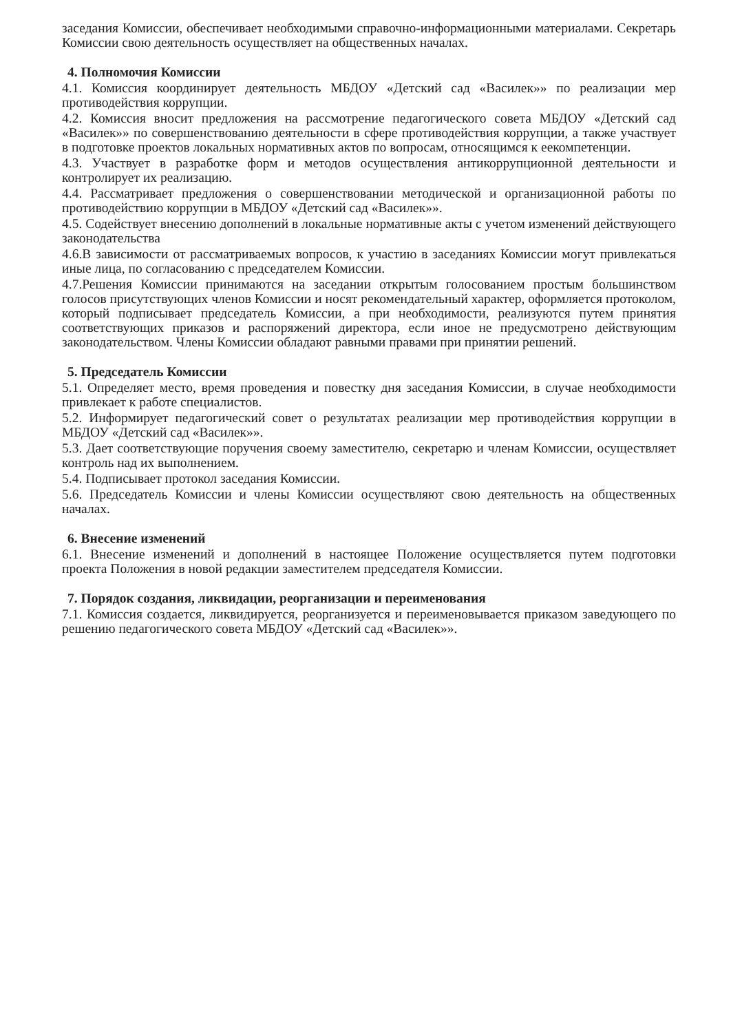заседания Комиссии, обеспечивает необходимыми справочно-информационными материалами. Секретарь Комиссии свою деятельность осуществляет на общественных началах.
4. Полномочия Комиссии
4.1. Комиссия координирует деятельность МБДОУ «Детский сад «Василек»» по реализации мер противодействия коррупции.
4.2. Комиссия вносит предложения на рассмотрение педагогического совета МБДОУ «Детский сад «Василек»» по совершенствованию деятельности в сфере противодействия коррупции, а также участвует в подготовке проектов локальных нормативных актов по вопросам, относящимся к еекомпетенции.
4.3. Участвует в разработке форм и методов осуществления антикоррупционной деятельности и контролирует их реализацию.
4.4. Рассматривает предложения о совершенствовании методической и организационной работы по противодействию коррупции в МБДОУ «Детский сад «Василек»».
4.5. Содействует внесению дополнений в локальные нормативные акты с учетом изменений действующего законодательства
4.6.В зависимости от рассматриваемых вопросов, к участию в заседаниях Комиссии могут привлекаться иные лица, по согласованию с председателем Комиссии.
4.7.Решения Комиссии принимаются на заседании открытым голосованием простым большинством голосов присутствующих членов Комиссии и носят рекомендательный характер, оформляется протоколом, который подписывает председатель Комиссии, а при необходимости, реализуются путем принятия соответствующих приказов и распоряжений директора, если иное не предусмотрено действующим законодательством. Члены Комиссии обладают равными правами при принятии решений.
5. Председатель Комиссии
5.1. Определяет место, время проведения и повестку дня заседания Комиссии, в случае необходимости привлекает к работе специалистов.
5.2. Информирует педагогический совет о результатах реализации мер противодействия коррупции в МБДОУ «Детский сад «Василек»».
5.3. Дает соответствующие поручения своему заместителю, секретарю и членам Комиссии, осуществляет контроль над их выполнением.
5.4. Подписывает протокол заседания Комиссии.
5.6. Председатель Комиссии и члены Комиссии осуществляют свою деятельность на общественных началах.
6. Внесение изменений
6.1. Внесение изменений и дополнений в настоящее Положение осуществляется путем подготовки проекта Положения в новой редакции заместителем председателя Комиссии.
7. Порядок создания, ликвидации, реорганизации и переименования
7.1. Комиссия создается, ликвидируется, реорганизуется и переименовывается приказом заведующего по решению педагогического совета МБДОУ «Детский сад «Василек»».